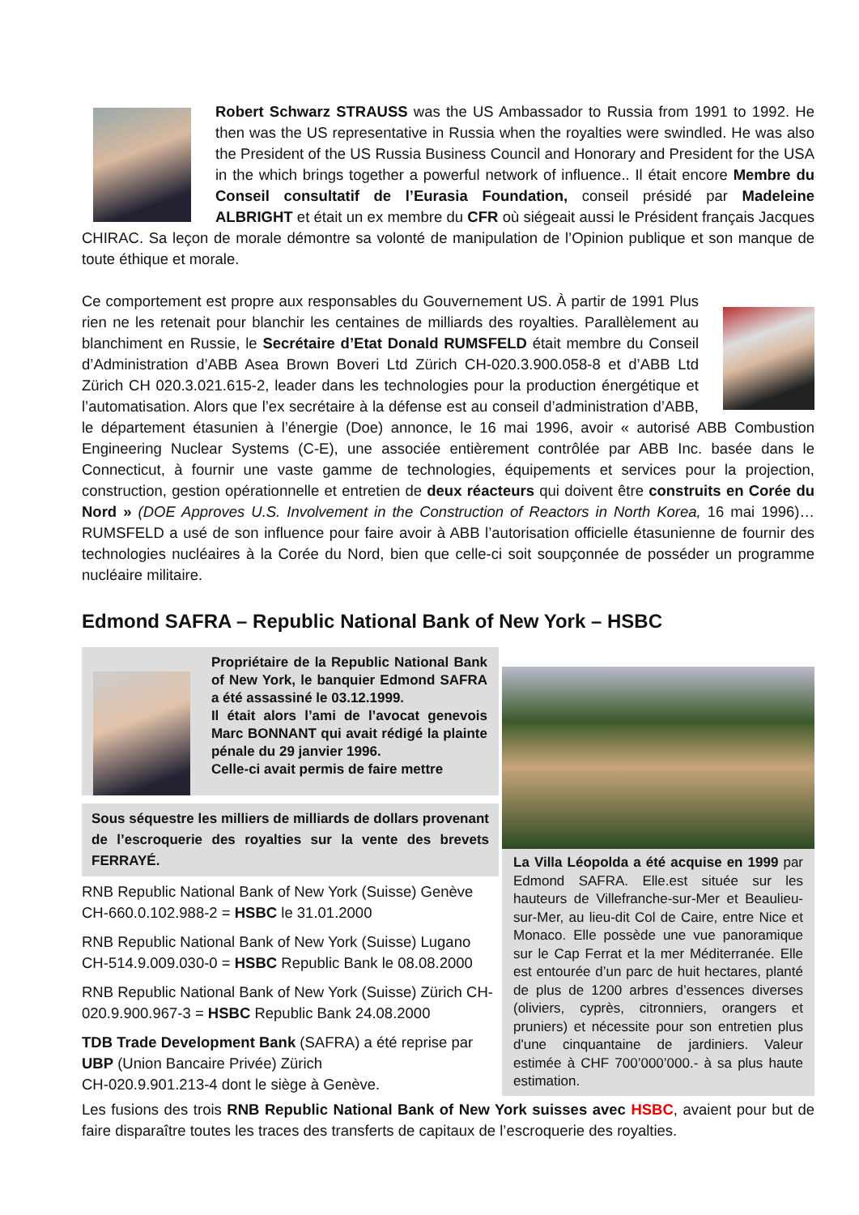Robert Schwarz STRAUSS was the US Ambassador to Russia from 1991 to 1992. He then was the US representative in Russia when the royalties were swindled. He was also the President of the US Russia Business Council and Honorary and President for the USA in the which brings together a powerful network of influence.. Il était encore Membre du Conseil consultatif de l’Eurasia Foundation, conseil présidé par Madeleine ALBRIGHT et était un ex membre du CFR où siégeait aussi le Président français Jacques CHIRAC. Sa leçon de morale démontre sa volonté de manipulation de l’Opinion publique et son manque de toute éthique et morale.
Ce comportement est propre aux responsables du Gouvernement US. À partir de 1991 Plus rien ne les retenait pour blanchir les centaines de milliards des royalties. Parallèlement au blanchiment en Russie, le Secrétaire d’Etat Donald RUMSFELD était membre du Conseil d’Administration d’ABB Asea Brown Boveri Ltd Zürich CH-020.3.900.058-8 et d’ABB Ltd Zürich CH 020.3.021.615-2, leader dans les technologies pour la production énergétique et l’automatisation. Alors que l’ex secrétaire à la défense est au conseil d’administration d’ABB, le département étasunien à l’énergie (Doe) annonce, le 16 mai 1996, avoir « autorisé ABB Combustion Engineering Nuclear Systems (C-E), une associée entièrement contrôlée par ABB Inc. basée dans le Connecticut, à fournir une vaste gamme de technologies, équipements et services pour la projection, construction, gestion opérationnelle et entretien de deux réacteurs qui doivent être construits en Corée du Nord » (DOE Approves U.S. Involvement in the Construction of Reactors in North Korea, 16 mai 1996)…RUMSFELD a usé de son influence pour faire avoir à ABB l’autorisation officielle étasunienne de fournir des technologies nucléaires à la Corée du Nord, bien que celle-ci soit soupçonnée de posséder un programme nucléaire militaire.
Edmond SAFRA – Republic National Bank of New York – HSBC
Propriétaire de la Republic National Bank of New York, le banquier Edmond SAFRA a été assassiné le 03.12.1999.
Il était alors l’ami de l’avocat genevois Marc BONNANT qui avait rédigé la plainte pénale du 29 janvier 1996.
Celle-ci avait permis de faire mettre
Sous séquestre les milliers de milliards de dollars provenant de l’escroquerie des royalties sur la vente des brevets FERRAYÉ.
RNB Republic National Bank of New York (Suisse) Genève CH-660.0.102.988-2 = HSBC le 31.01.2000
RNB Republic National Bank of New York (Suisse) Lugano CH-514.9.009.030-0 = HSBC Republic Bank le 08.08.2000
RNB Republic National Bank of New York (Suisse) Zürich CH-020.9.900.967-3 = HSBC Republic Bank 24.08.2000
TDB Trade Development Bank (SAFRA) a été reprise par UBP (Union Bancaire Privée) Zürich
CH-020.9.901.213-4 dont le siège à Genève.
La Villa Léopolda a été acquise en 1999 par Edmond SAFRA. Elle.est située sur les hauteurs de Villefranche-sur-Mer et Beaulieu-sur-Mer, au lieu-dit Col de Caire, entre Nice et Monaco. Elle possède une vue panoramique sur le Cap Ferrat et la mer Méditerranée. Elle est entourée d’un parc de huit hectares, planté de plus de 1200 arbres d’essences diverses (oliviers, cyprès, citronniers, orangers et pruniers) et nécessite pour son entretien plus d'une cinquantaine de jardiniers. Valeur estimée à CHF 700’000’000.- à sa plus haute estimation.
Les fusions des trois RNB Republic National Bank of New York suisses avec HSBC, avaient pour but de faire disparaître toutes les traces des transferts de capitaux de l’escroquerie des royalties.